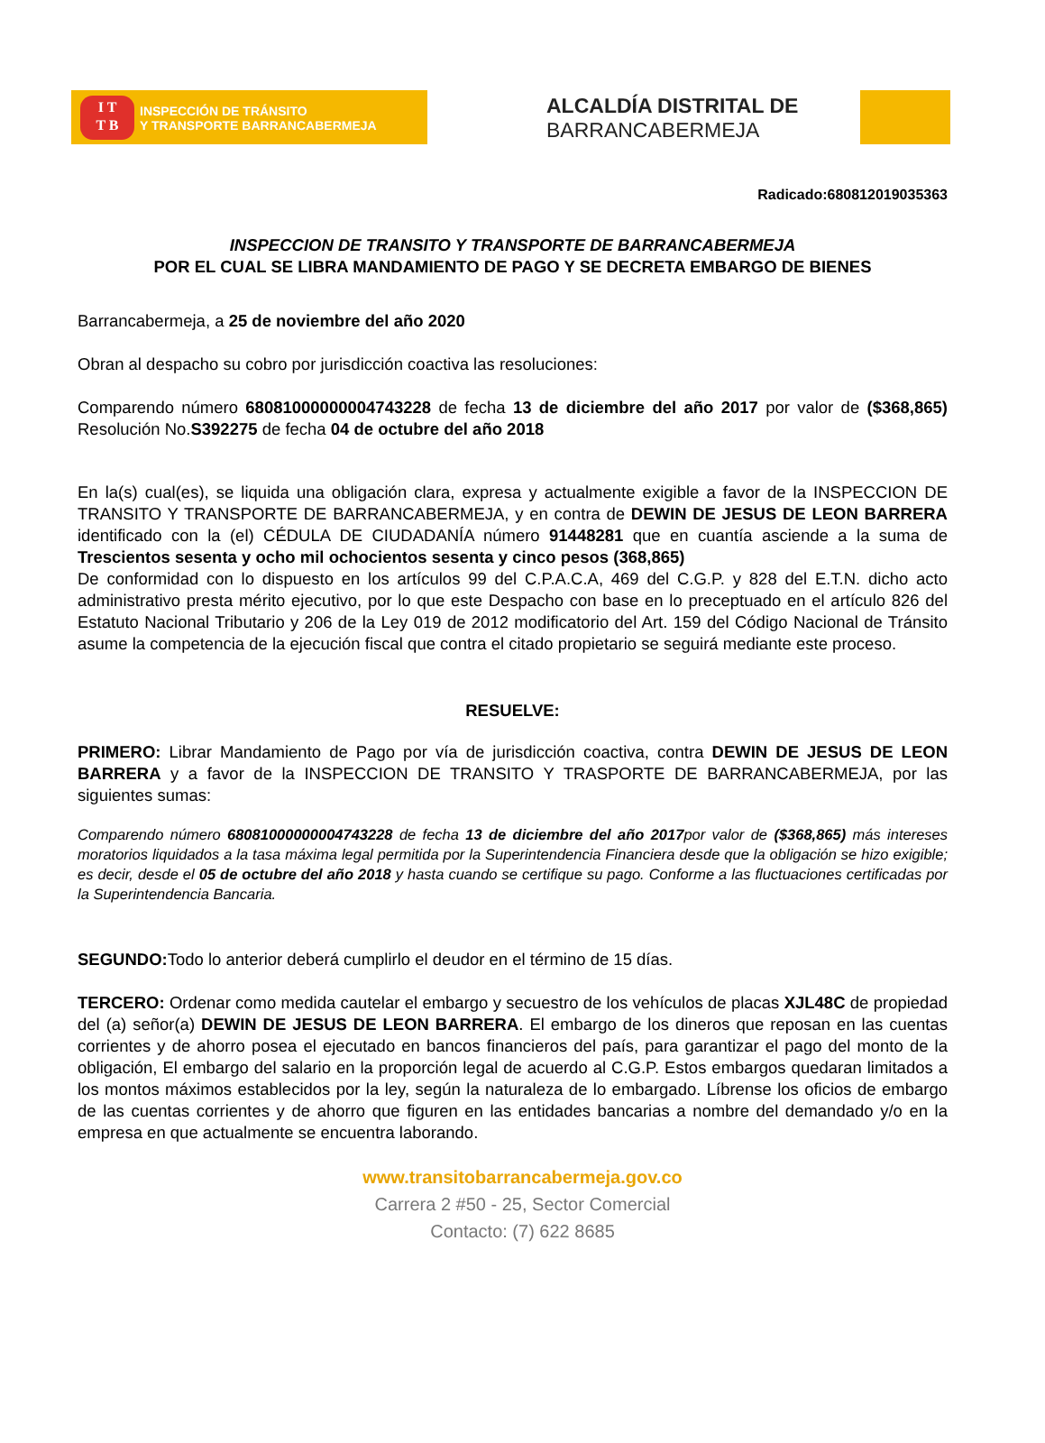I T
T B
INSPECCIÓN DE TRÁNSITO
Y TRANSPORTE BARRANCABERMEJA
ALCALDÍA DISTRITAL DE
BARRANCABERMEJA
Radicado:680812019035363
INSPECCION DE TRANSITO Y TRANSPORTE DE BARRANCABERMEJA
POR EL CUAL SE LIBRA MANDAMIENTO DE PAGO Y SE DECRETA EMBARGO DE BIENES
Barrancabermeja, a 25 de noviembre del año 2020
Obran al despacho su cobro por jurisdicción coactiva las resoluciones:
Comparendo número 68081000000004743228 de fecha 13 de diciembre del año 2017 por valor de ($368,865) Resolución No.S392275 de fecha 04 de octubre del año 2018
En la(s) cual(es), se liquida una obligación clara, expresa y actualmente exigible a favor de la INSPECCION DE TRANSITO Y TRANSPORTE DE BARRANCABERMEJA, y en contra de DEWIN DE JESUS DE LEON BARRERA identificado con la (el) CÉDULA DE CIUDADANÍA número 91448281 que en cuantía asciende a la suma de Trescientos sesenta y ocho mil ochocientos sesenta y cinco pesos (368,865)
De conformidad con lo dispuesto en los artículos 99 del C.P.A.C.A, 469 del C.G.P. y 828 del E.T.N. dicho acto administrativo presta mérito ejecutivo, por lo que este Despacho con base en lo preceptuado en el artículo 826 del Estatuto Nacional Tributario y 206 de la Ley 019 de 2012 modificatorio del Art. 159 del Código Nacional de Tránsito asume la competencia de la ejecución fiscal que contra el citado propietario se seguirá mediante este proceso.
RESUELVE:
PRIMERO: Librar Mandamiento de Pago por vía de jurisdicción coactiva, contra DEWIN DE JESUS DE LEON BARRERA y a favor de la INSPECCION DE TRANSITO Y TRASPORTE DE BARRANCABERMEJA, por las siguientes sumas:
Comparendo número 68081000000004743228 de fecha 13 de diciembre del año 2017por valor de ($368,865) más intereses moratorios liquidados a la tasa máxima legal permitida por la Superintendencia Financiera desde que la obligación se hizo exigible; es decir, desde el 05 de octubre del año 2018 y hasta cuando se certifique su pago. Conforme a las fluctuaciones certificadas por la Superintendencia Bancaria.
SEGUNDO: Todo lo anterior deberá cumplirlo el deudor en el término de 15 días.
TERCERO: Ordenar como medida cautelar el embargo y secuestro de los vehículos de placas XJL48C de propiedad del (a) señor(a) DEWIN DE JESUS DE LEON BARRERA. El embargo de los dineros que reposan en las cuentas corrientes y de ahorro posea el ejecutado en bancos financieros del país, para garantizar el pago del monto de la obligación, El embargo del salario en la proporción legal de acuerdo al C.G.P. Estos embargos quedaran limitados a los montos máximos establecidos por la ley, según la naturaleza de lo embargado. Líbrense los oficios de embargo de las cuentas corrientes y de ahorro que figuren en las entidades bancarias a nombre del demandado y/o en la empresa en que actualmente se encuentra laborando.
www.transitobarrancabermeja.gov.co
Carrera 2 #50 - 25, Sector Comercial
Contacto: (7) 622 8685